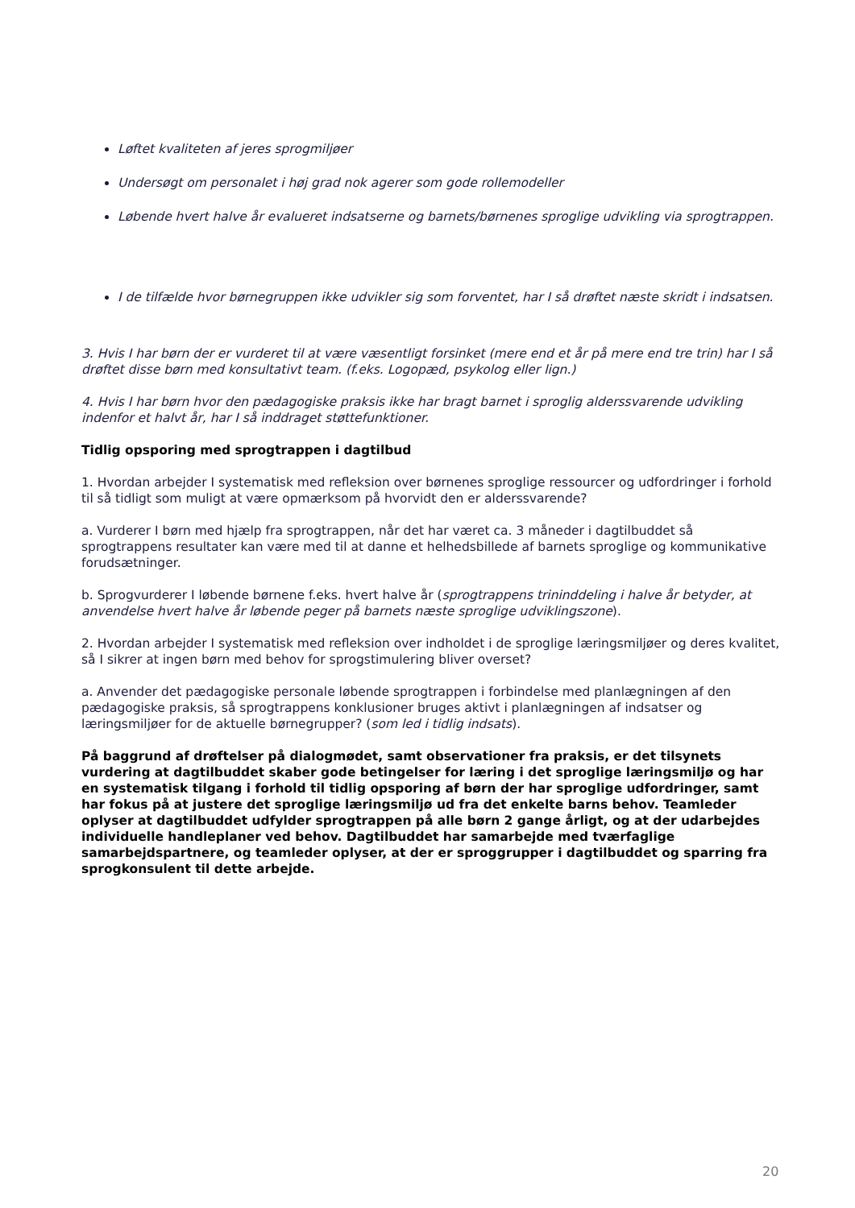Løftet kvaliteten af jeres sprogmiljøer
Undersøgt om personalet i høj grad nok agerer som gode rollemodeller
Løbende hvert halve år evalueret indsatserne og barnets/børnenes sproglige udvikling via sprogtrappen.
I de tilfælde hvor børnegruppen ikke udvikler sig som forventet, har I så drøftet næste skridt i indsatsen.
3. Hvis I har børn der er vurderet til at være væsentligt forsinket (mere end et år på mere end tre trin) har I så drøftet disse børn med konsultativt team. (f.eks. Logopæd, psykolog eller lign.)
4. Hvis I har børn hvor den pædagogiske praksis ikke har bragt barnet i sproglig alderssvarende udvikling indenfor et halvt år, har I så inddraget støttefunktioner.
Tidlig opsporing med sprogtrappen i dagtilbud
1. Hvordan arbejder I systematisk med refleksion over børnenes sproglige ressourcer og udfordringer i forhold til så tidligt som muligt at være opmærksom på hvorvidt den er alderssvarende?
a. Vurderer I børn med hjælp fra sprogtrappen, når det har været ca. 3 måneder i dagtilbuddet så sprogtrappens resultater kan være med til at danne et helhedsbillede af barnets sproglige og kommunikative forudsætninger.
b. Sprogvurderer I løbende børnene f.eks. hvert halve år (sprogtrappens trininddeling i halve år betyder, at anvendelse hvert halve år løbende peger på barnets næste sproglige udviklingszone).
2. Hvordan arbejder I systematisk med refleksion over indholdet i de sproglige læringsmiljøer og deres kvalitet, så I sikrer at ingen børn med behov for sprogstimulering bliver overset?
a. Anvender det pædagogiske personale løbende sprogtrappen i forbindelse med planlægningen af den pædagogiske praksis, så sprogtrappens konklusioner bruges aktivt i planlægningen af indsatser og læringsmiljøer for de aktuelle børnegrupper? (som led i tidlig indsats).
På baggrund af drøftelser på dialogmødet, samt observationer fra praksis, er det tilsynets vurdering at dagtilbuddet skaber gode betingelser for læring i det sproglige læringsmiljø og har en systematisk tilgang i forhold til tidlig opsporing af børn der har sproglige udfordringer, samt har fokus på at justere det sproglige læringsmiljø ud fra det enkelte barns behov. Teamleder oplyser at dagtilbuddet udfylder sprogtrappen på alle børn 2 gange årligt, og at der udarbejdes individuelle handleplaner ved behov. Dagtilbuddet har samarbejde med tværfaglige samarbejdspartnere, og teamleder oplyser, at der er sproggrupper i dagtilbuddet og sparring fra sprogkonsulent til dette arbejde.
20